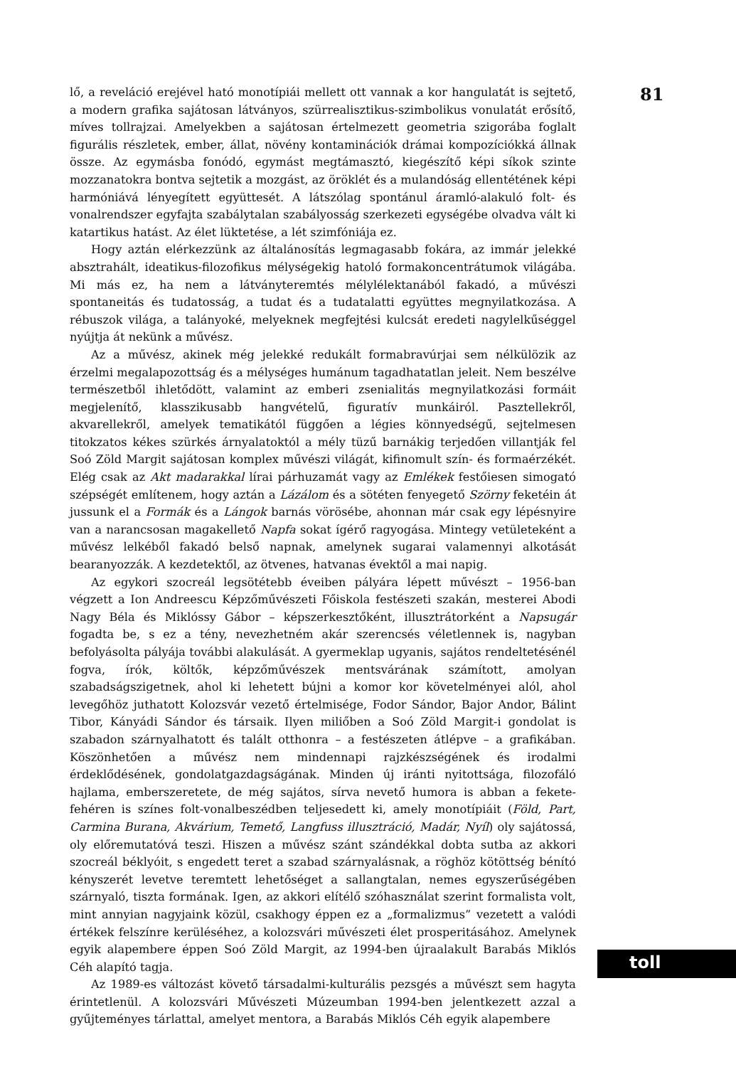lő, a reveláció erejével ható monotípiái mellett ott vannak a kor hangulatát is sejtető, a modern grafika sajátosan látványos, szürrealisztikus-szimbolikus vonulatát erősítő, míves tollrajzai. Amelyekben a sajátosan értelmezett geometria szigorába foglalt figurális részletek, ember, állat, növény kontaminációk drámai kompozíciókká állnak össze. Az egymásba fonódó, egymást megtámasztó, kiegészítő képi síkok szinte mozzanatokra bontva sejtetik a mozgást, az öröklét és a mulandóság ellentétének képi harmóniává lényegített együttesét. A látszólag spontánul áramló-alakuló folt- és vonalrendszer egyfajta szabálytalan szabályosság szerkezeti egységébe olvadva vált ki katartikus hatást. Az élet lüktetése, a lét szimfóniája ez.
Hogy aztán elérkezzünk az általánosítás legmagasabb fokára, az immár jelekké absztrahált, ideatikus-filozofikus mélységekig hatoló formakoncentrátumok világába. Mi más ez, ha nem a látványteremtés mélylélektanából fakadó, a művészi spontaneitás és tudatosság, a tudat és a tudatalatti együttes megnyilatkozása. A rébuszok világa, a talányoké, melyeknek megfejtési kulcsát eredeti nagylelkűséggel nyújtja át nekünk a művész.
Az a művész, akinek még jelekké redukált formabravúrjai sem nélkülözik az érzelmi megalapozottság és a mélységes humánum tagadhatatlan jeleit. Nem beszélve természetből ihletődött, valamint az emberi zsenialitás megnyilatkozási formáit megjelenítő, klasszikusabb hangvételű, figuratív munkáiról. Pasztellekről, akvarellekről, amelyek tematikától függően a légies könnyedségű, sejtelmesen titokzatos kékes szürkés árnyalatoktól a mély tüzű barnákig terjedően villantják fel Soó Zöld Margit sajátosan komplex művészi világát, kifinomult szín- és formaérzékét. Elég csak az Akt madarakkal lírai párhuzamát vagy az Emlékek festőiesen simogató szépségét említenem, hogy aztán a Lázálom és a sötéten fenyegető Szörny feketéin át jussunk el a Formák és a Lángok barnás vörösébe, ahonnan már csak egy lépésnyire van a narancsosan magakellető Napfa sokat ígérő ragyogása. Mintegy vetületeként a művész lelkéből fakadó belső napnak, amelynek sugarai valamennyi alkotását bearanyozzák. A kezdetektől, az ötvenes, hatvanas évektől a mai napig.
Az egykori szocreál legsötétebb éveiben pályára lépett művészt – 1956-ban végzett a Ion Andreescu Képzőművészeti Főiskola festészeti szakán, mesterei Abodi Nagy Béla és Miklóssy Gábor – képszerkesztőként, illusztrátorként a Napsugár fogadta be, s ez a tény, nevezhetném akár szerencsés véletlennek is, nagyban befolyásolta pályája további alakulását. A gyermeklap ugyanis, sajátos rendeltetésénél fogva, írók, költők, képzőművészek mentsvárának számított, amolyan szabadságszigetnek, ahol ki lehetett bújni a komor kor követelményei alól, ahol levegőhöz juthatott Kolozsvár vezető értelmisége, Fodor Sándor, Bajor Andor, Bálint Tibor, Kányádi Sándor és társaik. Ilyen miliőben a Soó Zöld Margit-i gondolat is szabadon szárnyalhatott és talált otthonra – a festészeten átlépve – a grafikában. Köszönhetően a művész nem mindennapi rajzkészségének és irodalmi érdeklődésének, gondolatgazdagságának. Minden új iránti nyitottsága, filozofáló hajlama, emberszeretete, de még sajátos, sírva nevető humora is abban a fekete-fehéren is színes folt-vonalbeszédben teljesedett ki, amely monotípiáit (Föld, Part, Carmina Burana, Akvárium, Temető, Langfuss illusztráció, Madár, Nyíl) oly sajátossá, oly előremutatóvá teszi. Hiszen a művész szánt szándékkal dobta sutba az akkori szocreál béklyóit, s engedett teret a szabad szárnyalásnak, a röghöz kötöttség bénító kényszerét levetve teremtett lehetőséget a sallangtalan, nemes egyszerűségében szárnyaló, tiszta formának. Igen, az akkori elítélő szóhasználat szerint formalista volt, mint annyian nagyjaink közül, csakhogy éppen ez a „formalizmus” vezetett a valódi értékek felszínre kerüléséhez, a kolozsvári művészeti élet prosperitásához. Amelynek egyik alapembere éppen Soó Zöld Margit, az 1994-ben újraalakult Barabás Miklós Céh alapító tagja.
Az 1989-es változást követő társadalmi-kulturális pezsgés a művészt sem hagyta érintetlenül. A kolozsvári Művészeti Múzeumban 1994-ben jelentkezett azzal a gyűjteményes tárlattal, amelyet mentora, a Barabás Miklós Céh egyik alapembere
81
toll